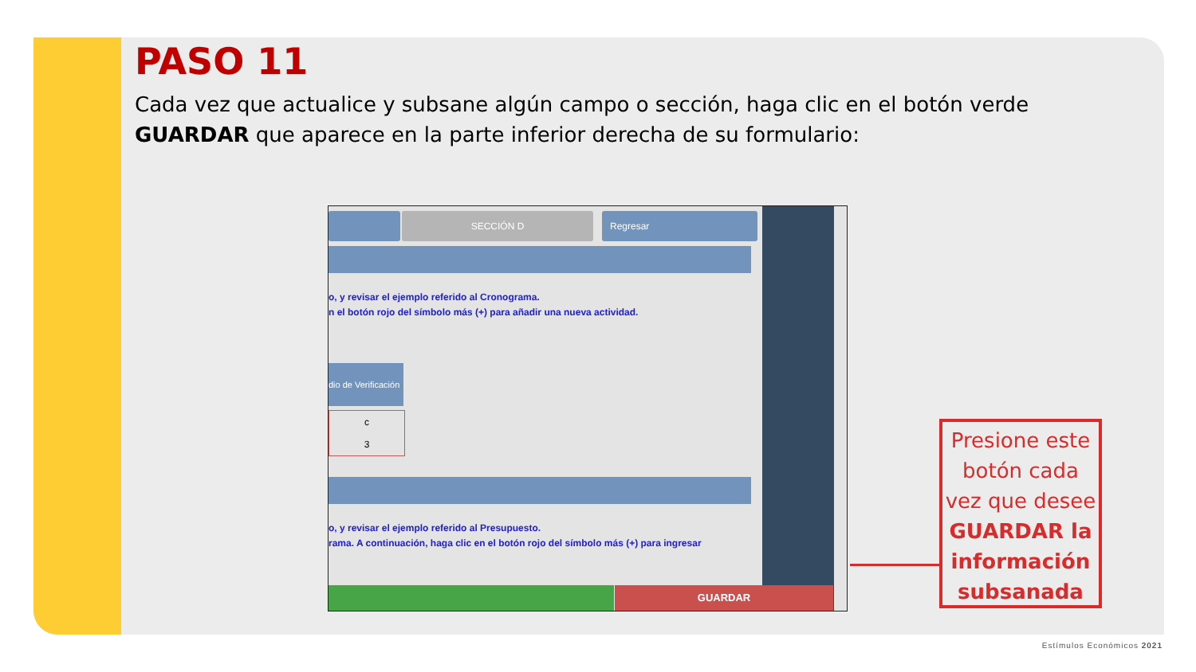PASO 11
Cada vez que actualice y subsane algún campo o sección, haga clic en el botón verde GUARDAR que aparece en la parte inferior derecha de su formulario:
SECCIÓN D Regresar
o, y revisar el ejemplo referido al Cronograma.
n el botón rojo del símbolo más (+) para añadir una nueva actividad.
dio de Verificación
c
3
o, y revisar el ejemplo referido al Presupuesto.
rama. A continuación, haga clic en el botón rojo del símbolo más (+) para ingresar
GUARDAR
Presione este botón cada vez que desee GUARDAR la información subsanada
Estímulos Económicos 2021